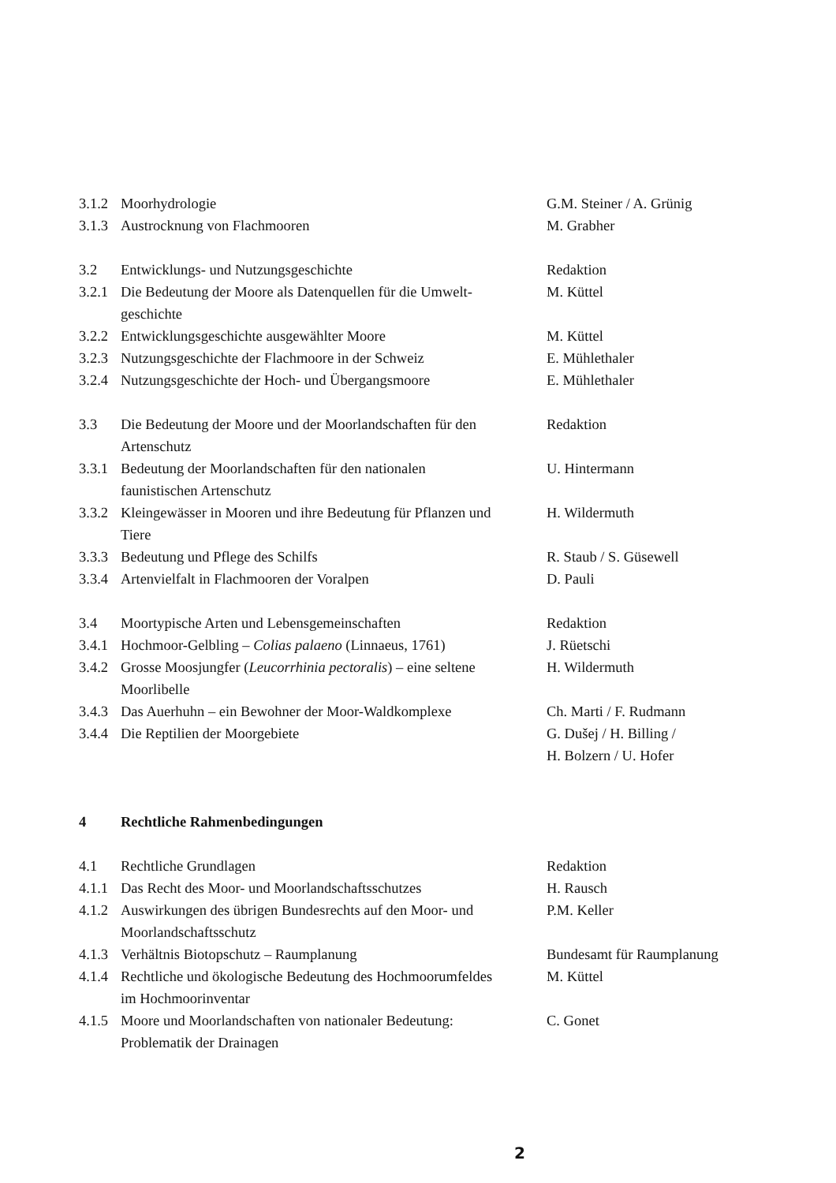| 3.1.2 | Moorhydrologie | G.M. Steiner / A. Grünig |
| 3.1.3 | Austrocknung von Flachmooren | M. Grabher |
| 3.2 | Entwicklungs- und Nutzungsgeschichte | Redaktion |
| 3.2.1 | Die Bedeutung der Moore als Datenquellen für die Umwelt- geschichte | M. Küttel |
| 3.2.2 | Entwicklungsgeschichte ausgewählter Moore | M. Küttel |
| 3.2.3 | Nutzungsgeschichte der Flachmoore in der Schweiz | E. Mühlethaler |
| 3.2.4 | Nutzungsgeschichte der Hoch- und Übergangsmoore | E. Mühlethaler |
| 3.3 | Die Bedeutung der Moore und der Moorlandschaften für den Artenschutz | Redaktion |
| 3.3.1 | Bedeutung der Moorlandschaften für den nationalen faunistischen Artenschutz | U. Hintermann |
| 3.3.2 | Kleingewässer in Mooren und ihre Bedeutung für Pflanzen und Tiere | H. Wildermuth |
| 3.3.3 | Bedeutung und Pflege des Schilfs | R. Staub / S. Güsewell |
| 3.3.4 | Artenvielfalt in Flachmooren der Voralpen | D. Pauli |
| 3.4 | Moortypische Arten und Lebensgemeinschaften | Redaktion |
| 3.4.1 | Hochmoor-Gelbling – Colias palaeno (Linnaeus, 1761) | J. Rüetschi |
| 3.4.2 | Grosse Moosjungfer ( Leucorrhinia pectoralis ) – eine seltene Moorlibelle | H. Wildermuth |
| 3.4.3 | Das Auerhuhn – ein Bewohner der Moor-Waldkomplexe | Ch. Marti / F. Rudmann |
| 3.4.4 | Die Reptilien der Moorgebiete | G. Dušej / H. Billing / H. Bolzern / U. Hofer |
| 4 | Rechtliche Rahmenbedingungen | |
| 4.1 | Rechtliche Grundlagen | Redaktion |
| 4.1.1 | Das Recht des Moor- und Moorlandschaftsschutzes | H. Rausch |
| 4.1.2 | Auswirkungen des übrigen Bundesrechts auf den Moor- und Moorlandschaftsschutz | P.M. Keller |
| 4.1.3 | Verhältnis Biotopschutz – Raumplanung | Bundesamt für Raumplanung |
| 4.1.4 | Rechtliche und ökologische Bedeutung des Hochmoorumfeldes im Hochmoorinventar | M. Küttel |
| 4.1.5 | Moore und Moorlandschaften von nationaler Bedeutung: Problematik der Drainagen | C. Gonet |
2